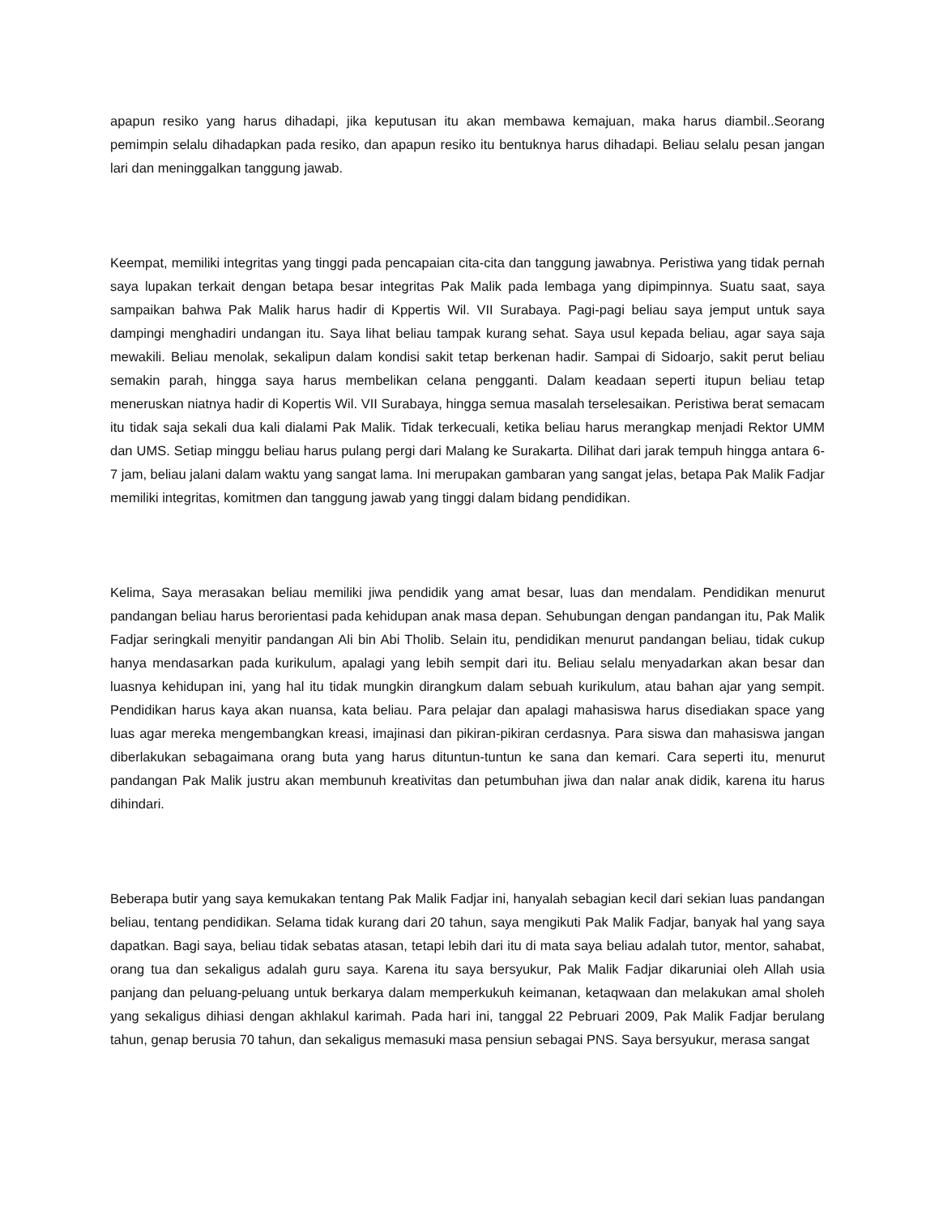apapun resiko yang harus dihadapi, jika keputusan itu akan membawa kemajuan, maka harus diambil..Seorang pemimpin selalu dihadapkan pada resiko, dan apapun resiko itu bentuknya harus dihadapi. Beliau selalu pesan jangan lari dan meninggalkan tanggung jawab.
Keempat, memiliki integritas yang tinggi pada pencapaian cita-cita dan tanggung jawabnya. Peristiwa yang tidak pernah saya lupakan terkait dengan betapa besar integritas Pak Malik pada lembaga yang dipimpinnya. Suatu saat, saya sampaikan bahwa Pak Malik harus hadir di Kppertis Wil. VII Surabaya. Pagi-pagi beliau saya jemput untuk saya dampingi menghadiri undangan itu. Saya lihat beliau tampak kurang sehat. Saya usul kepada beliau, agar saya saja mewakili. Beliau menolak, sekalipun dalam kondisi sakit tetap berkenan hadir. Sampai di Sidoarjo, sakit perut beliau semakin parah, hingga saya harus membelikan celana pengganti. Dalam keadaan seperti itupun beliau tetap meneruskan niatnya hadir di Kopertis Wil. VII Surabaya, hingga semua masalah terselesaikan. Peristiwa berat semacam itu tidak saja sekali dua kali dialami Pak Malik. Tidak terkecuali, ketika beliau harus merangkap menjadi Rektor UMM dan UMS. Setiap minggu beliau harus pulang pergi dari Malang ke Surakarta. Dilihat dari jarak tempuh hingga antara 6-7 jam, beliau jalani dalam waktu yang sangat lama. Ini merupakan gambaran yang sangat jelas, betapa Pak Malik Fadjar memiliki integritas, komitmen dan tanggung jawab yang tinggi dalam bidang pendidikan.
Kelima, Saya merasakan beliau memiliki jiwa pendidik yang amat besar, luas dan mendalam. Pendidikan menurut pandangan beliau harus berorientasi pada kehidupan anak masa depan. Sehubungan dengan pandangan itu, Pak Malik Fadjar seringkali menyitir pandangan Ali bin Abi Tholib. Selain itu, pendidikan menurut pandangan beliau, tidak cukup hanya mendasarkan pada kurikulum, apalagi yang lebih sempit dari itu. Beliau selalu menyadarkan akan besar dan luasnya kehidupan ini, yang hal itu tidak mungkin dirangkum dalam sebuah kurikulum, atau bahan ajar yang sempit. Pendidikan harus kaya akan nuansa, kata beliau. Para pelajar dan apalagi mahasiswa harus disediakan space yang luas agar mereka mengembangkan kreasi, imajinasi dan pikiran-pikiran cerdasnya. Para siswa dan mahasiswa jangan diberlakukan sebagaimana orang buta yang harus dituntun-tuntun ke sana dan kemari. Cara seperti itu, menurut pandangan Pak Malik justru akan membunuh kreativitas dan petumbuhan jiwa dan nalar anak didik, karena itu harus dihindari.
Beberapa butir yang saya kemukakan tentang Pak Malik Fadjar ini, hanyalah sebagian kecil dari sekian luas pandangan beliau, tentang pendidikan. Selama tidak kurang dari 20 tahun, saya mengikuti Pak Malik Fadjar, banyak hal yang saya dapatkan. Bagi saya, beliau tidak sebatas atasan, tetapi lebih dari itu di mata saya beliau adalah tutor, mentor, sahabat, orang tua dan sekaligus adalah guru saya. Karena itu saya bersyukur, Pak Malik Fadjar dikaruniai oleh Allah usia panjang dan peluang-peluang untuk berkarya dalam memperkukuh keimanan, ketaqwaan dan melakukan amal sholeh yang sekaligus dihiasi dengan akhlakul karimah. Pada hari ini, tanggal 22 Pebruari 2009, Pak Malik Fadjar berulang tahun, genap berusia 70 tahun, dan sekaligus memasuki masa pensiun sebagai PNS. Saya bersyukur, merasa sangat